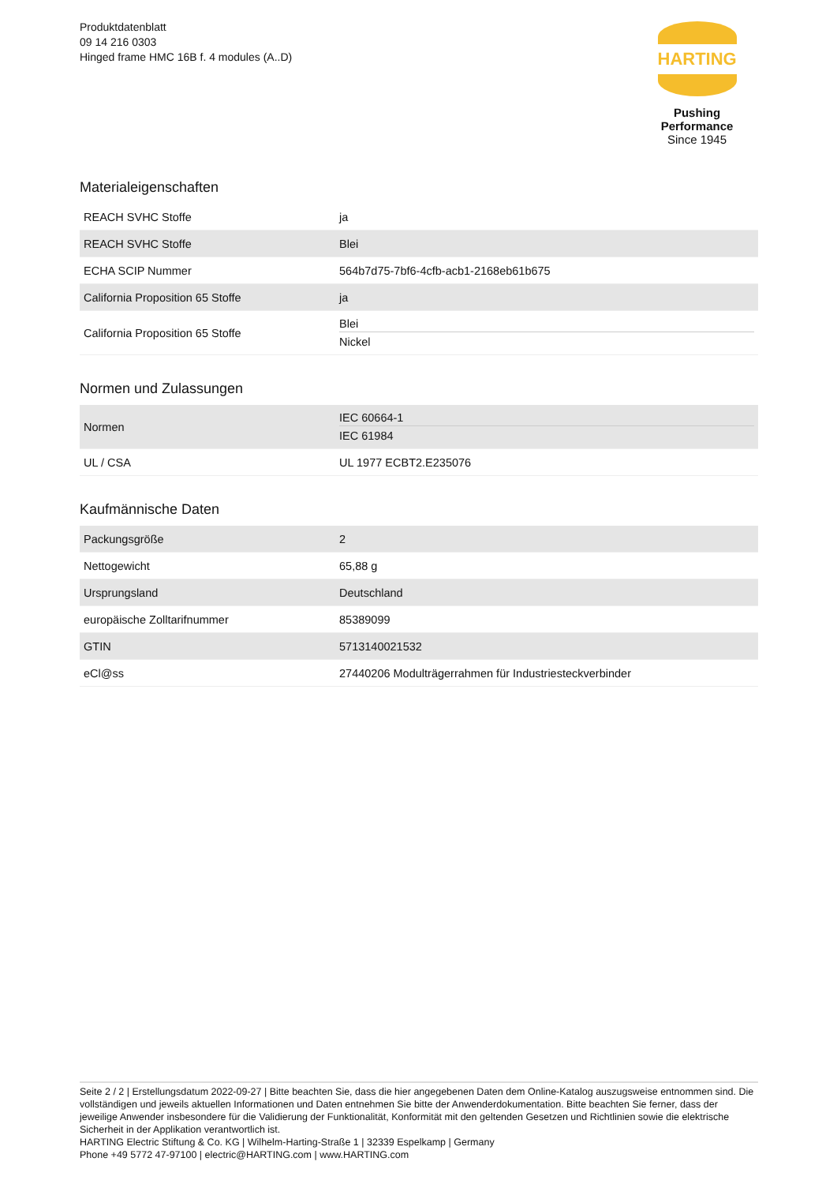Produktdatenblatt
09 14 216 0303
Hinged frame HMC 16B f. 4 modules (A..D)
HARTING
Pushing Performance
Since 1945
Materialeigenschaften
| REACH SVHC Stoffe | ja |
| REACH SVHC Stoffe | Blei |
| ECHA SCIP Nummer | 564b7d75-7bf6-4cfb-acb1-2168eb61b675 |
| California Proposition 65 Stoffe | ja |
| California Proposition 65 Stoffe | Blei Nickel |
Normen und Zulassungen
| Normen | IEC 60664-1 IEC 61984 |
| UL / CSA | UL 1977 ECBT2.E235076 |
Kaufmännische Daten
| Packungsgröße | 2 |
| Nettogewicht | 65,88 g |
| Ursprungsland | Deutschland |
| europäische Zolltarifnummer | 85389099 |
| GTIN | 5713140021532 |
| eCl@ss | 27440206 Modulträgerrahmen für Industriesteckverbinder |
Seite 2 / 2 | Erstellungsdatum 2022-09-27 | Bitte beachten Sie, dass die hier angegebenen Daten dem Online-Katalog auszugsweise entnommen sind. Die vollständigen und jeweils aktuellen Informationen und Daten entnehmen Sie bitte der Anwenderdokumentation. Bitte beachten Sie ferner, dass der jeweilige Anwender insbesondere für die Validierung der Funktionalität, Konformität mit den geltenden Gesetzen und Richtlinien sowie die elektrische Sicherheit in der Applikation verantwortlich ist.
HARTING Electric Stiftung & Co. KG | Wilhelm-Harting-Straße 1 | 32339 Espelkamp | Germany
Phone +49 5772 47-97100 | electric@HARTING.com | www.HARTING.com